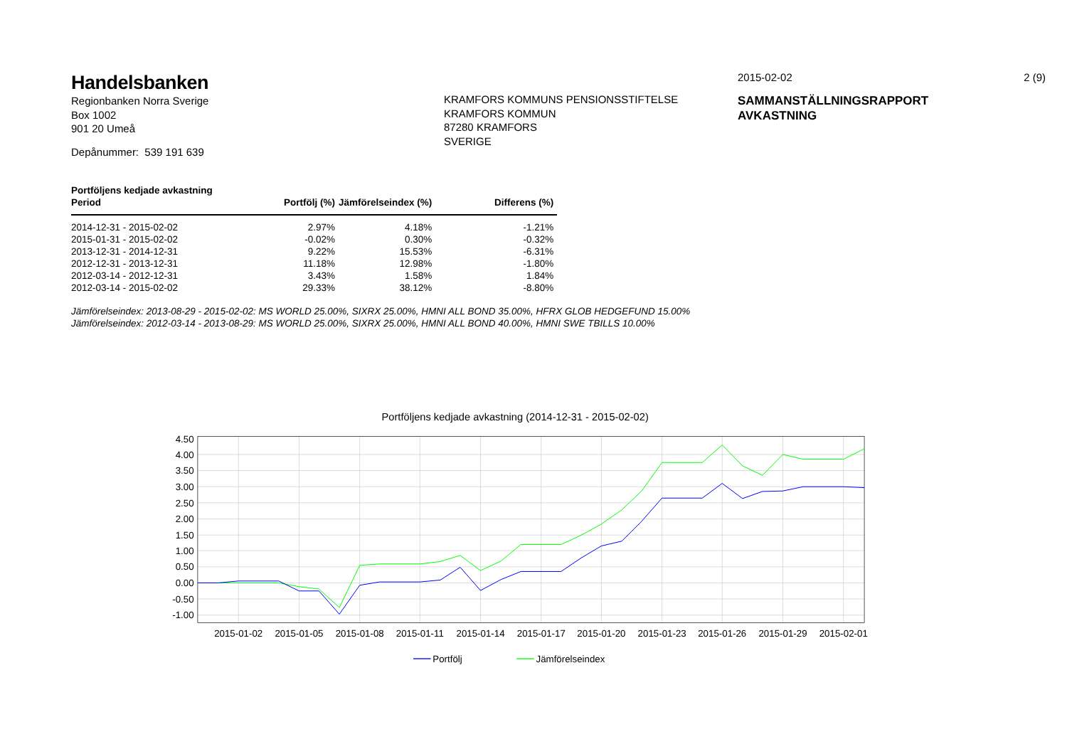Handelsbanken
Regionbanken Norra Sverige
Box 1002
901 20 Umeå
Depånummer: 539 191 639
KRAMFORS KOMMUNS PENSIONSSTIFTELSE
KRAMFORS KOMMUN
87280 KRAMFORS
SVERIGE
2015-02-02 2 (9)
SAMMANSTÄLLNINGSRAPPORT
AVKASTNING
| Portföljens kedjade avkastning | | | |
| --- | --- | --- | --- |
| Period | Portfölj (%) | Jämförelseindex (%) | Differens (%) |
| 2014-12-31 - 2015-02-02 | 2.97% | 4.18% | -1.21% |
| 2015-01-31 - 2015-02-02 | -0.02% | 0.30% | -0.32% |
| 2013-12-31 - 2014-12-31 | 9.22% | 15.53% | -6.31% |
| 2012-12-31 - 2013-12-31 | 11.18% | 12.98% | -1.80% |
| 2012-03-14 - 2012-12-31 | 3.43% | 1.58% | 1.84% |
| 2012-03-14 - 2015-02-02 | 29.33% | 38.12% | -8.80% |
Jämförelseindex: 2013-08-29 - 2015-02-02: MS WORLD 25.00%, SIXRX 25.00%, HMNI ALL BOND 35.00%, HFRX GLOB HEDGEFUND 15.00%
Jämförelseindex: 2012-03-14 - 2013-08-29: MS WORLD 25.00%, SIXRX 25.00%, HMNI ALL BOND 40.00%, HMNI SWE TBILLS 10.00%
Portföljens kedjade avkastning (2014-12-31 - 2015-02-02)
4.50
4.00
3.50
3.00
2.50
2.00
1.50
1.00
0.50
0.00
-0.50
-1.00
2015-01-02
2015-01-05
2015-01-08
2015-01-11
2015-01-14
2015-01-17
2015-01-20
2015-01-23
2015-01-26
2015-01-29
2015-02-01
Portfölj
Jämförelseindex